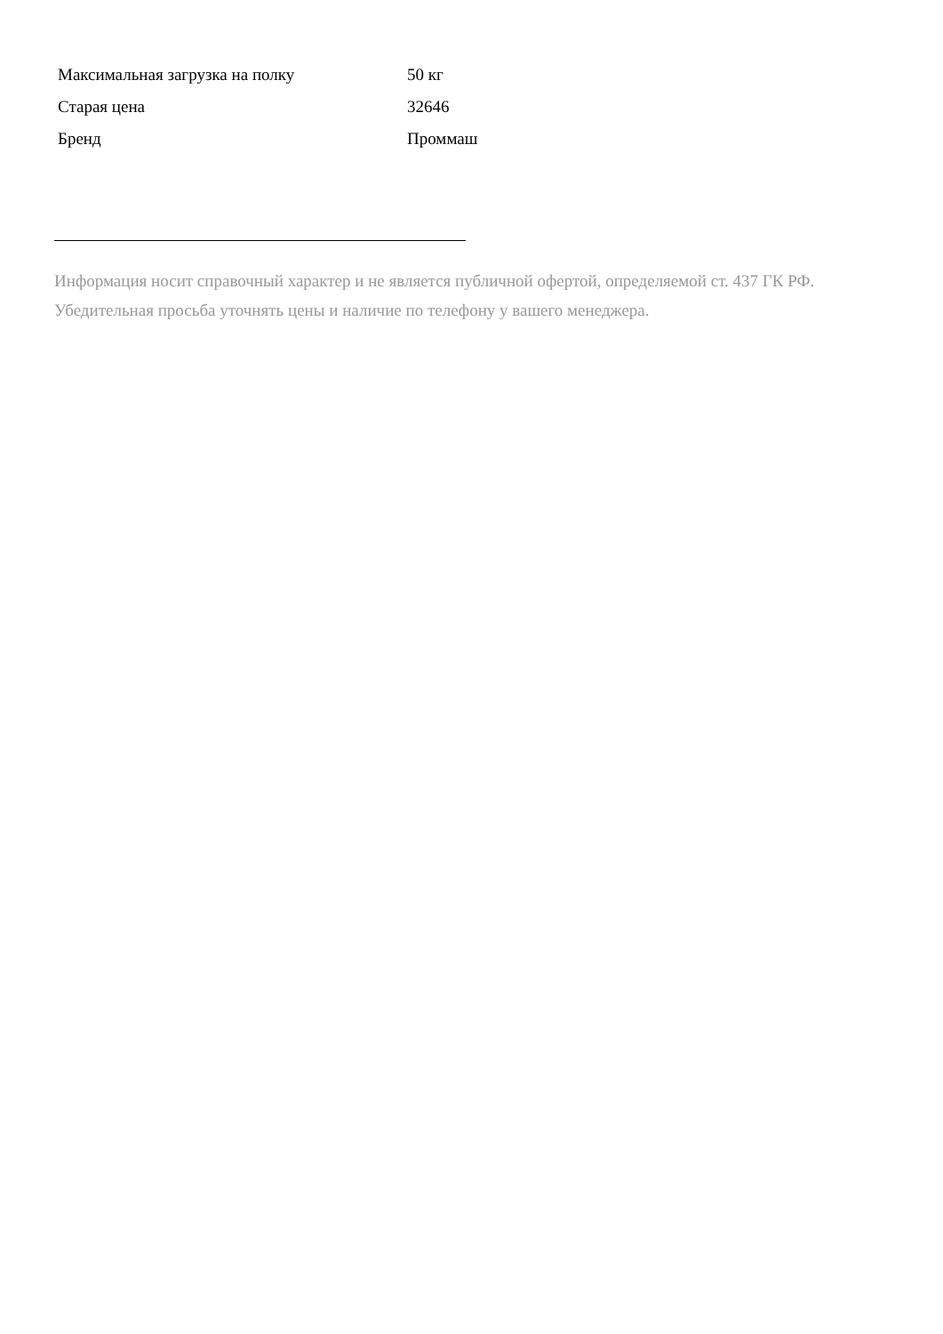| Максимальная загрузка на полку | 50 кг |
| Старая цена | 32646 |
| Бренд | Проммаш |
Информация носит справочный характер и не является публичной офертой, определяемой ст. 437 ГК РФ. Убедительная просьба уточнять цены и наличие по телефону у вашего менеджера.